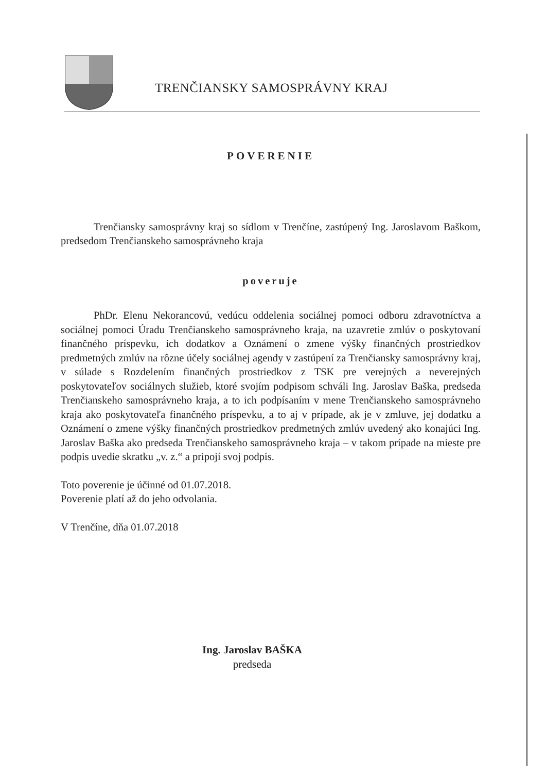TRENČIANSKY SAMOSPRÁVNY KRAJ
POVERENIE
Trenčiansky samosprávny kraj so sídlom v Trenčíne, zastúpený Ing. Jaroslavom Baškom, predsedom Trenčianskeho samosprávneho kraja
poveruje
PhDr. Elenu Nekorancovú, vedúcu oddelenia sociálnej pomoci odboru zdravotníctva a sociálnej pomoci Úradu Trenčianskeho samosprávneho kraja, na uzavretie zmlúv o poskytovaní finančného príspevku, ich dodatkov a Oznámení o zmene výšky finančných prostriedkov predmetných zmlúv na rôzne účely sociálnej agendy v zastúpení za Trenčiansky samosprávny kraj, v súlade s Rozdelením finančných prostriedkov z TSK pre verejných a neverejných poskytovateľov sociálnych služieb, ktoré svojím podpisom schváli Ing. Jaroslav Baška, predseda Trenčianskeho samosprávneho kraja, a to ich podpísaním v mene Trenčianskeho samosprávneho kraja ako poskytovateľa finančného príspevku, a to aj v prípade, ak je v zmluve, jej dodatku a Oznámení o zmene výšky finančných prostriedkov predmetných zmlúv uvedený ako konajúci Ing. Jaroslav Baška ako predseda Trenčianskeho samosprávneho kraja – v takom prípade na mieste pre podpis uvedie skratku „v. z.“ a pripojí svoj podpis.
Toto poverenie je účinné od 01.07.2018.
Poverenie platí až do jeho odvolania.
V Trenčíne, dňa 01.07.2018
Ing. Jaroslav BAŠKA
predseda